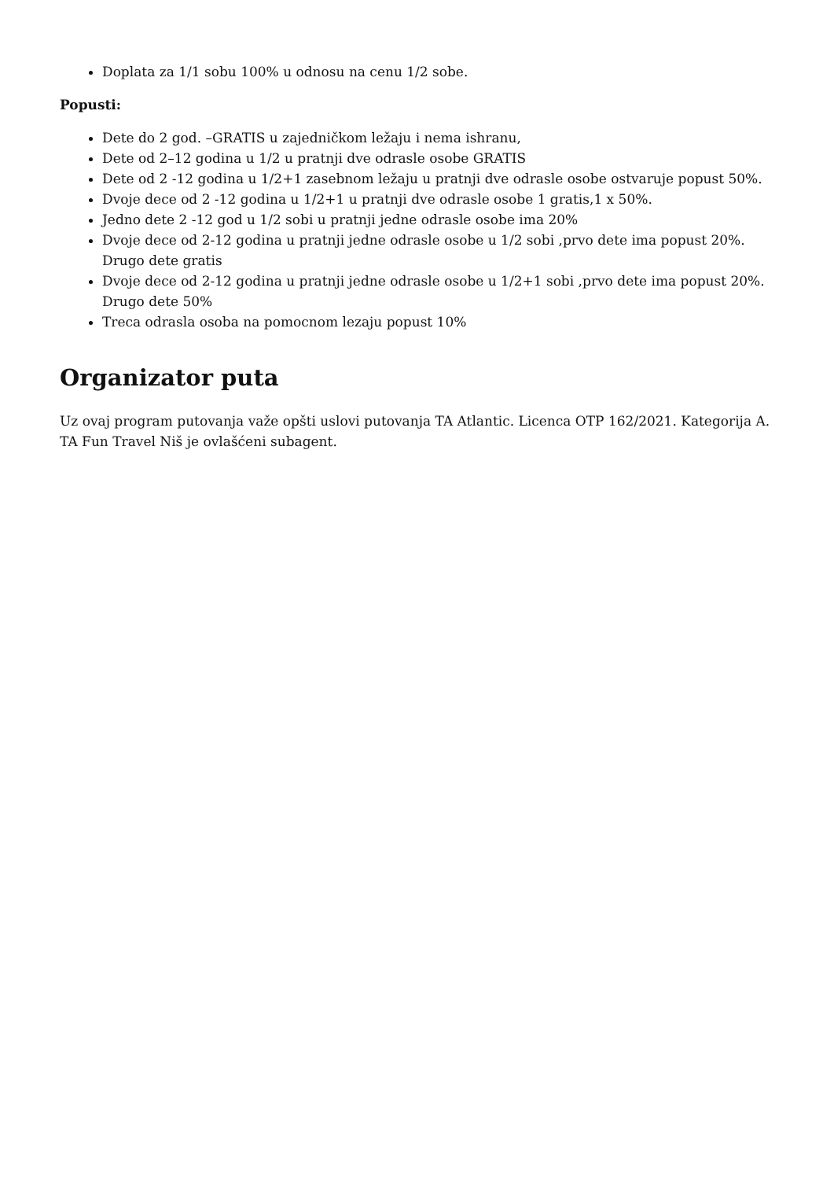Doplata za 1/1 sobu 100% u odnosu na cenu 1/2 sobe.
Popusti:
Dete do 2 god. –GRATIS u zajedničkom ležaju i nema ishranu,
Dete od 2–12 godina u 1/2 u pratnji dve odrasle osobe GRATIS
Dete od 2 -12 godina u 1/2+1 zasebnom ležaju u pratnji dve odrasle osobe ostvaruje popust 50%.
Dvoje dece od 2 -12 godina u 1/2+1 u pratnji dve odrasle osobe 1 gratis,1 x 50%.
Jedno dete 2 -12 god u 1/2 sobi u pratnji jedne odrasle osobe ima 20%
Dvoje dece od 2-12 godina u pratnji jedne odrasle osobe u 1/2 sobi ,prvo dete ima popust 20%. Drugo dete gratis
Dvoje dece od 2-12 godina u pratnji jedne odrasle osobe u 1/2+1 sobi ,prvo dete ima popust 20%. Drugo dete 50%
Treca odrasla osoba na pomocnom lezaju popust 10%
Organizator puta
Uz ovaj program putovanja važe opšti uslovi putovanja TA Atlantic. Licenca OTP 162/2021. Kategorija A. TA Fun Travel Niš je ovlašćeni subagent.